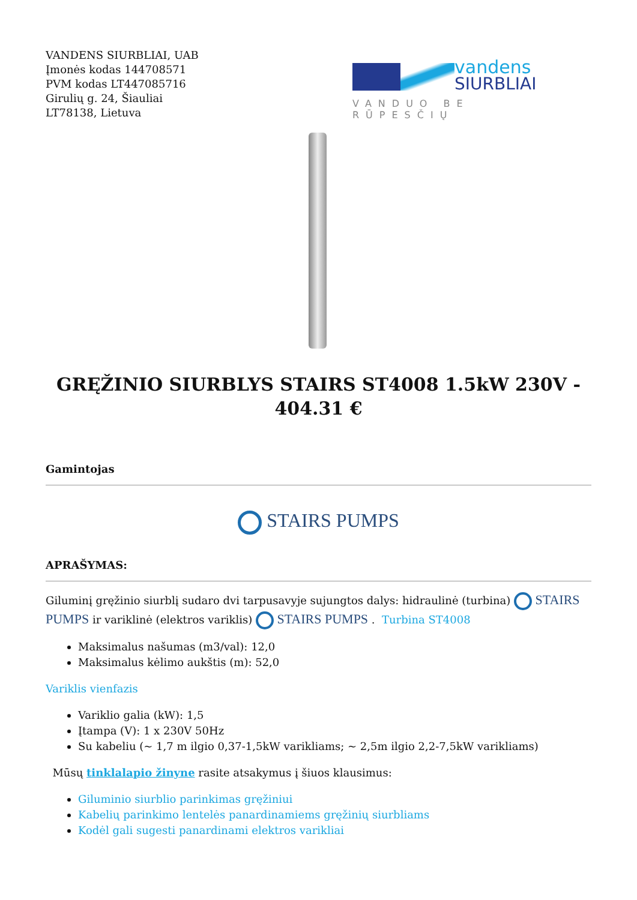VANDENS SIURBLIAI, UAB
Įmonės kodas 144708571
PVM kodas LT447085716
Girulių g. 24, Šiauliai
LT78138, Lietuva
vandens
SIURBLIAI
VANDUO BE RŪPESČIŲ
GRĘŽINIO SIURBLYS STAIRS ST4008 1.5kW 230V - 404.31 €
Gamintojas
STAIRS PUMPS
APRAŠYMAS:
Giluminį gręžinio siurblį sudaro dvi tarpusavyje sujungtos dalys: hidraulinė (turbina) STAIRS PUMPS ir variklinė (elektros variklis) STAIRS PUMPS . Turbina ST4008
Maksimalus našumas (m3/val): 12,0
Maksimalus kėlimo aukštis (m): 52,0
Variklis vienfazis
Variklio galia (kW): 1,5
Įtampa (V): 1 x 230V 50Hz
Su kabeliu (~ 1,7 m ilgio 0,37-1,5kW varikliams; ~ 2,5m ilgio 2,2-7,5kW varikliams)
Mūsų tinklalapio žinyne rasite atsakymus į šiuos klausimus:
Giluminio siurblio parinkimas gręžiniui
Kabelių parinkimo lentelės panardinamiems gręžinių siurbliams
Kodėl gali sugesti panardinami elektros varikliai